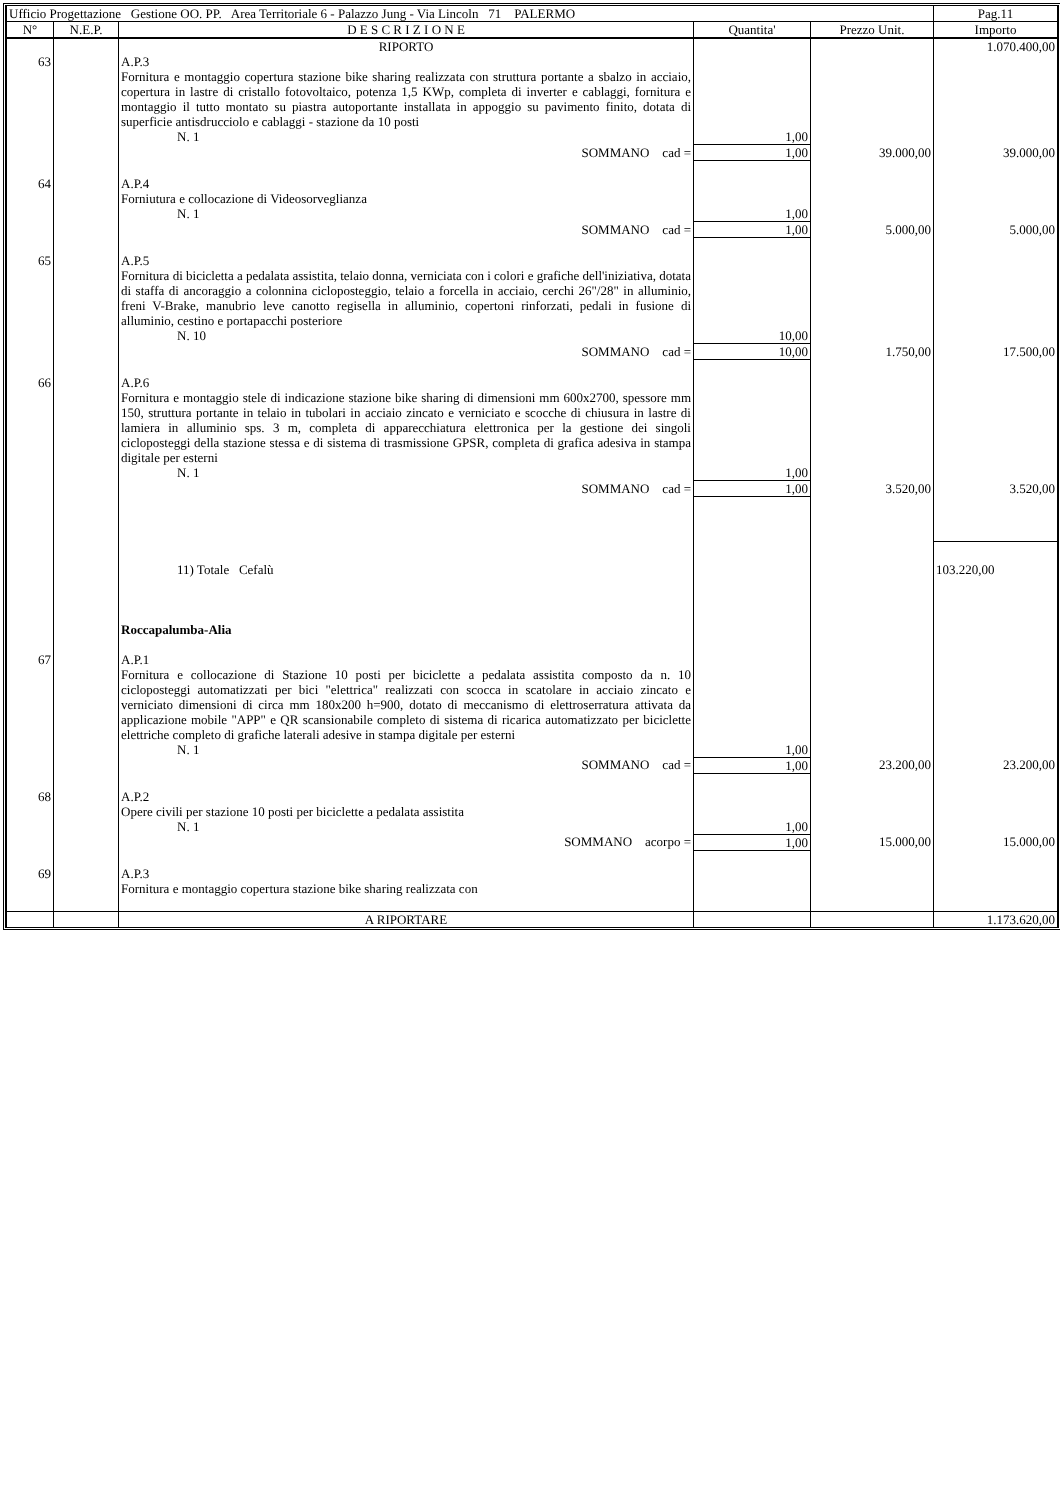| Ufficio Progettazione Gestione OO. PP. Area Territoriale 6 - Palazzo Jung - Via Lincoln 71 PALERMO | | | | | Pag.11 |
| N° | N.E.P. | D E S C R I Z I O N E | Quantita' | Prezzo Unit. | Importo |
| | | RIPORTO | | | 1.070.400,00 |
| 63 | | A.P.3 | | | |
| | | Fornitura e montaggio copertura stazione bike sharing realizzata con struttura portante a sbalzo in acciaio, copertura in lastre di cristallo fotovoltaico, potenza 1,5 KWp, completa di inverter e cablaggi, fornitura e montaggio il tutto montato su piastra autoportante installata in appoggio su pavimento finito, dotata di superficie antisdrucciolo e cablaggi - stazione da 10 posti | | | |
| | | N. 1 | 1,00 | | |
| | | SOMMANO cad = | 1,00 | 39.000,00 | 39.000,00 |
| 64 | | A.P.4 | | | |
| | | Forniutura e collocazione di Videosorveglianza | | | |
| | | N. 1 | 1,00 | | |
| | | SOMMANO cad = | 1,00 | 5.000,00 | 5.000,00 |
| 65 | | A.P.5 | | | |
| | | Fornitura di bicicletta a pedalata assistita, telaio donna, verniciata con i colori e grafiche dell'iniziativa, dotata di staffa di ancoraggio a colonnina cicloposteggio, telaio a forcella in acciaio, cerchi 26"/28" in alluminio, freni V-Brake, manubrio leve canotto regisella in alluminio, copertoni rinforzati, pedali in fusione di alluminio, cestino e portapacchi posteriore | | | |
| | | N. 10 | 10,00 | | |
| | | SOMMANO cad = | 10,00 | 1.750,00 | 17.500,00 |
| 66 | | A.P.6 | | | |
| | | Fornitura e montaggio stele di indicazione stazione bike sharing di dimensioni mm 600x2700, spessore mm 150, struttura portante in telaio in tubolari in acciaio zincato e verniciato e scocche di chiusura in lastre di lamiera in alluminio sps. 3 m, completa di apparecchiatura elettronica per la gestione dei singoli cicloposteggi della stazione stessa e di sistema di trasmissione GPSR, completa di grafica adesiva in stampa digitale per esterni | | | |
| | | N. 1 | 1,00 | | |
| | | SOMMANO cad = | 1,00 | 3.520,00 | 3.520,00 |
| | | 11) Totale Cefalù | | | 103.220,00 |
| | | Roccapalumba-Alia | | | |
| 67 | | A.P.1 | | | |
| | | Fornitura e collocazione di Stazione 10 posti per biciclette a pedalata assistita composto da n. 10 cicloposteggi automatizzati per bici "elettrica" realizzati con scocca in scatolare in acciaio zincato e verniciato dimensioni di circa mm 180x200 h=900, dotato di meccanismo di elettroserratura attivata da applicazione mobile "APP" e QR scansionabile completo di sistema di ricarica automatizzato per biciclette elettriche completo di grafiche laterali adesive in stampa digitale per esterni | | | |
| | | N. 1 | 1,00 | | |
| | | SOMMANO cad = | 1,00 | 23.200,00 | 23.200,00 |
| 68 | | A.P.2 | | | |
| | | Opere civili per stazione 10 posti per biciclette a pedalata assistita | | | |
| | | N. 1 | 1,00 | | |
| | | SOMMANO acorpo = | 1,00 | 15.000,00 | 15.000,00 |
| 69 | | A.P.3 | | | |
| | | Fornitura e montaggio copertura stazione bike sharing realizzata con | | | |
| | | A RIPORTARE | | | 1.173.620,00 |